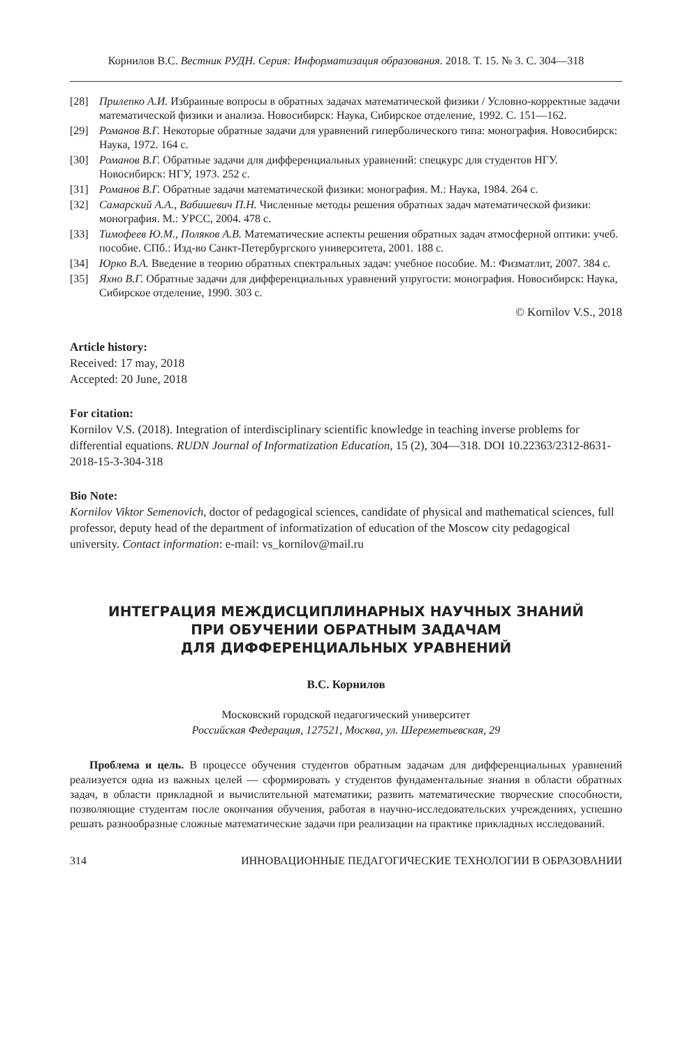Корнилов В.С. Вестник РУДН. Серия: Информатизация образования. 2018. Т. 15. № 3. С. 304—318
[28] Прилепко А.И. Избранные вопросы в обратных задачах математической физики / Условно-корректные задачи математической физики и анализа. Новосибирск: Наука, Сибирское отделение, 1992. С. 151—162.
[29] Романов В.Г. Некоторые обратные задачи для уравнений гиперболического типа: монография. Новосибирск: Наука, 1972. 164 с.
[30] Романов В.Г. Обратные задачи для дифференциальных уравнений: спецкурс для студентов НГУ. Новосибирск: НГУ, 1973. 252 с.
[31] Романов В.Г. Обратные задачи математической физики: монография. М.: Наука, 1984. 264 с.
[32] Самарский А.А., Вабишевич П.Н. Численные методы решения обратных задач математической физики: монография. М.: УРСС, 2004. 478 с.
[33] Тимофеев Ю.М., Поляков А.В. Математические аспекты решения обратных задач атмосферной оптики: учеб. пособие. СПб.: Изд-во Санкт-Петербургского университета, 2001. 188 с.
[34] Юрко В.А. Введение в теорию обратных спектральных задач: учебное пособие. М.: Физматлит, 2007. 384 с.
[35] Яхно В.Г. Обратные задачи для дифференциальных уравнений упругости: монография. Новосибирск: Наука, Сибирское отделение, 1990. 303 с.
© Kornilov V.S., 2018
Article history:
Received: 17 may, 2018
Accepted: 20 June, 2018
For citation:
Kornilov V.S. (2018). Integration of interdisciplinary scientific knowledge in teaching inverse problems for differential equations. RUDN Journal of Informatization Education, 15 (2), 304—318. DOI 10.22363/2312-8631-2018-15-3-304-318
Bio Note:
Kornilov Viktor Semenovich, doctor of pedagogical sciences, candidate of physical and mathematical sciences, full professor, deputy head of the department of informatization of education of the Moscow city pedagogical university. Contact information: e-mail: vs_kornilov@mail.ru
ИНТЕГРАЦИЯ МЕЖДИСЦИПЛИНАРНЫХ НАУЧНЫХ ЗНАНИЙ
ПРИ ОБУЧЕНИИ ОБРАТНЫМ ЗАДАЧАМ
ДЛЯ ДИФФЕРЕНЦИАЛЬНЫХ УРАВНЕНИЙ
В.С. Корнилов
Московский городской педагогический университет
Российская Федерация, 127521, Москва, ул. Шереметьевская, 29
Проблема и цель. В процессе обучения студентов обратным задачам для дифференциальных уравнений реализуется одна из важных целей — сформировать у студентов фундаментальные знания в области обратных задач, в области прикладной и вычислительной математики; развить математические творческие способности, позволяющие студентам после окончания обучения, работая в научно-исследовательских учреждениях, успешно решать разнообразные сложные математические задачи при реализации на практике прикладных исследований.
314 ИННОВАЦИОННЫЕ ПЕДАГОГИЧЕСКИЕ ТЕХНОЛОГИИ В ОБРАЗОВАНИИ